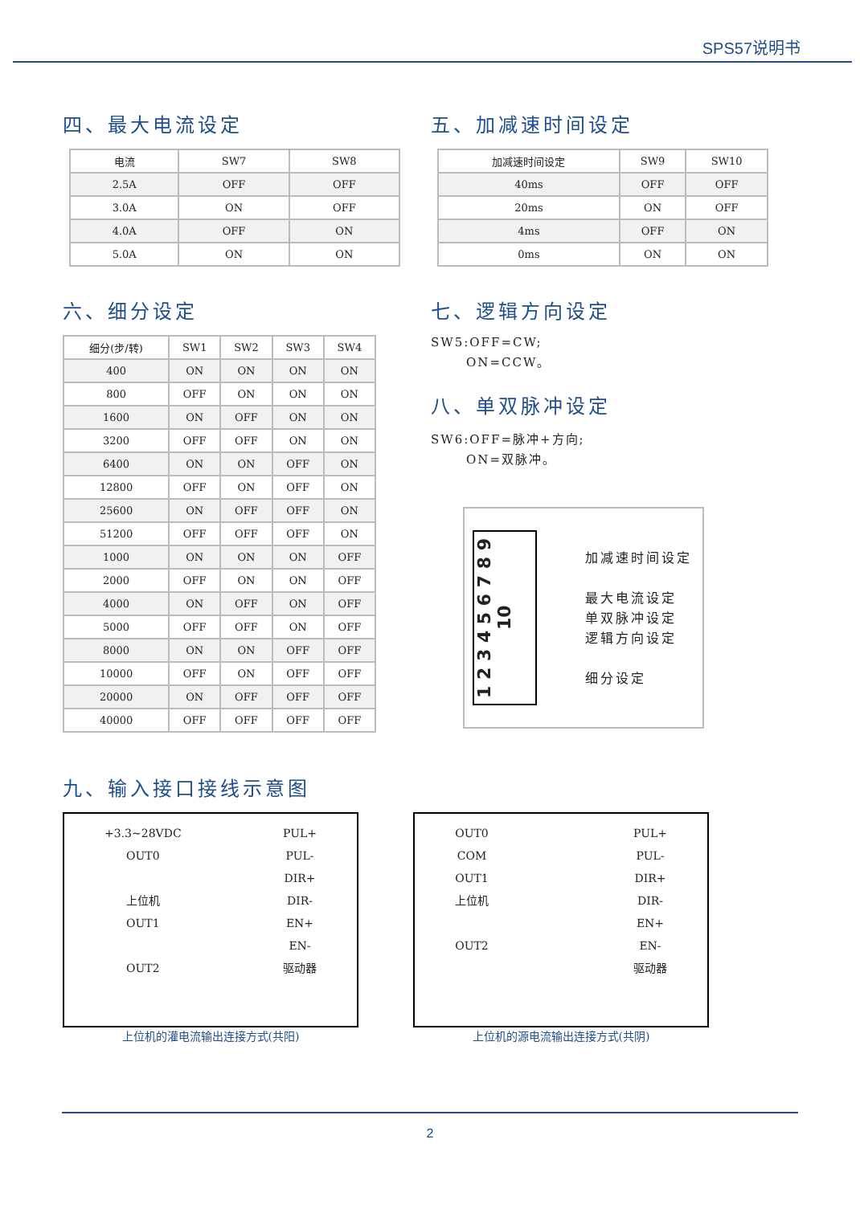SPS57说明书
四、最大电流设定
| 电流 | SW7 | SW8 |
| 2.5A | OFF | OFF |
| 3.0A | ON | OFF |
| 4.0A | OFF | ON |
| 5.0A | ON | ON |
五、加减速时间设定
| 加减速时间设定 | SW9 | SW10 |
| 40ms | OFF | OFF |
| 20ms | ON | OFF |
| 4ms | OFF | ON |
| 0ms | ON | ON |
六、细分设定
| 细分(步/转) | SW1 | SW2 | SW3 | SW4 |
| 400 | ON | ON | ON | ON |
| 800 | OFF | ON | ON | ON |
| 1600 | ON | OFF | ON | ON |
| 3200 | OFF | OFF | ON | ON |
| 6400 | ON | ON | OFF | ON |
| 12800 | OFF | ON | OFF | ON |
| 25600 | ON | OFF | OFF | ON |
| 51200 | OFF | OFF | OFF | ON |
| 1000 | ON | ON | ON | OFF |
| 2000 | OFF | ON | ON | OFF |
| 4000 | ON | OFF | ON | OFF |
| 5000 | OFF | OFF | ON | OFF |
| 8000 | ON | ON | OFF | OFF |
| 10000 | OFF | ON | OFF | OFF |
| 20000 | ON | OFF | OFF | OFF |
| 40000 | OFF | OFF | OFF | OFF |
七、逻辑方向设定
SW5:OFF=CW;
ON=CCW。
八、单双脉冲设定
SW6:OFF=脉冲+方向;
ON=双脉冲。
1 2 3 4 5 6 7 8 9 10
加减速时间设定
最大电流设定
单双脉冲设定
逻辑方向设定
细分设定
九、输入接口接线示意图
+3.3~28VDC
OUT0
上位机
OUT1
OUT2
PUL+
PUL-
DIR+
DIR-
EN+
EN-
驱动器
上位机的灌电流输出连接方式(共阳)
OUT0
COM
OUT1
上位机
OUT2
PUL+
PUL-
DIR+
DIR-
EN+
EN-
驱动器
上位机的源电流输出连接方式(共阴)
2